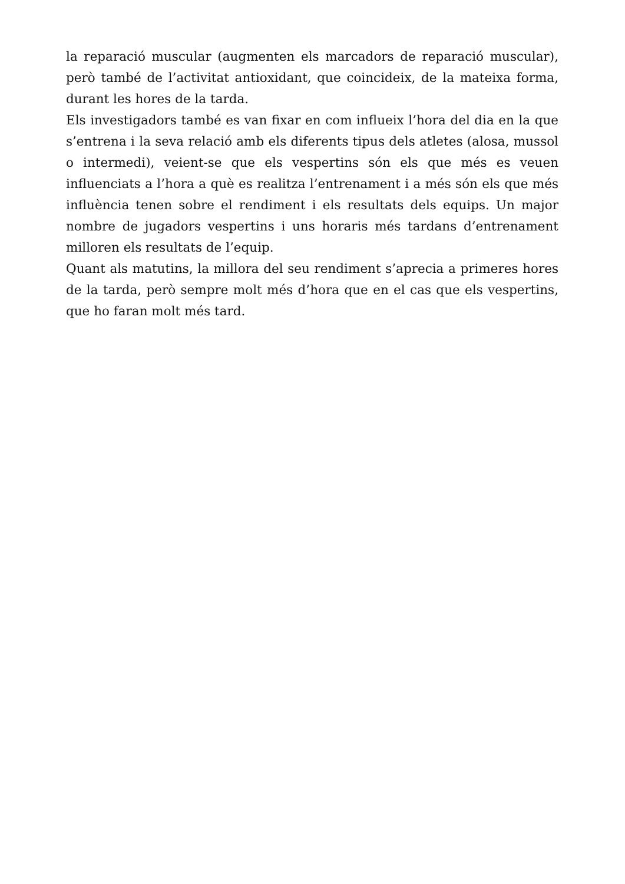la reparació muscular (augmenten els marcadors de reparació muscular), però també de l’activitat antioxidant, que coincideix, de la mateixa forma, durant les hores de la tarda.
Els investigadors també es van fixar en com influeix l’hora del dia en la que s’entrena i la seva relació amb els diferents tipus dels atletes (alosa, mussol o intermedi), veient-se que els vespertins són els que més es veuen influenciats a l’hora a què es realitza l’entrenament i a més són els que més influència tenen sobre el rendiment i els resultats dels equips. Un major nombre de jugadors vespertins i uns horaris més tardans d’entrenament milloren els resultats de l’equip.
Quant als matutins, la millora del seu rendiment s’aprecia a primeres hores de la tarda, però sempre molt més d’hora que en el cas que els vespertins, que ho faran molt més tard.